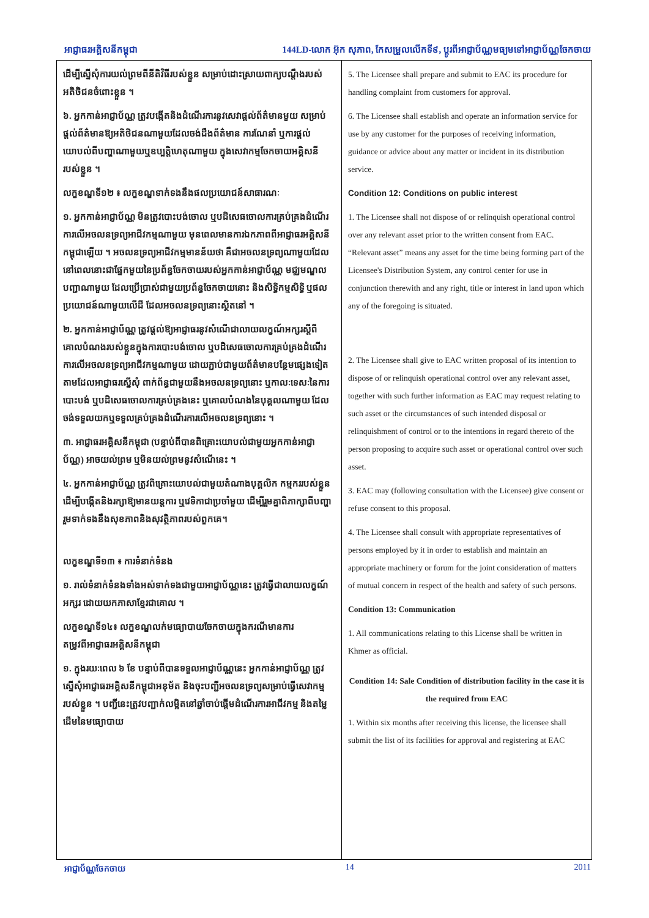អាជ្ញាធរអគ្គិសនីកម្ពុជា 144LD-លោក អ៊ុក សុភាព, កែសម្រួលលើកទី៩, ប្តូរពីអាជ្ញាប័ណ្ណមធ្យមទៅអាជ្ញាប័ណ្ណចែកចាយ
ដើម្បីស្នើសុំការយល់ព្រមពីនីតិវិធីរបស់ខ្លួន សម្រាប់ដោះស្រាយពាក្យបណ្តឹងរបស់អតិថិជនចំពោះខ្លួន ។
៦. អ្នកកាន់អាជ្ញាប័ណ្ណ ត្រូវបង្កើតនិងដំណើរការនូវសេវាផ្តល់ព័ត៌មានមួយ សម្រាប់ផ្តល់ព័ត៌មានឱ្យអតិថិជនណាមួយដែលចង់ដឹងព័ត៌មាន ការណែនាំ ឬការផ្តល់យោបល់ពីបញ្ហាណាមួយឬឧប្បត្តិហេតុណាមួយ ក្នុងសេវាកម្មចែកចាយអគ្គិសនីរបស់ខ្លួន ។
លក្ខខណ្ឌទី១២ ៖ លក្ខខណ្ឌទាក់ទងនឹងផលប្រយោជន៍សាធារណៈ
១. អ្នកកាន់អាជ្ញាប័ណ្ណ មិនត្រូវបោះបង់ចោល ឬបដិសេធចោលការគ្រប់គ្រងដំណើរការលើអចលនទ្រព្យអាជីវកម្មណាមួយ មុនពេលមានការឯកភាពពីអាជ្ញាធរអគ្គិសនីកម្ពុជាឡើយ ។ អចលនទ្រព្យអាជីវកម្មមានន័យថា គឺជាអចលនទ្រព្យណាមួយដែលនៅពេលនោះជាផ្នែកមួយនៃប្រព័ន្ធចែកចាយរបស់អ្នកកាន់អាជ្ញាប័ណ្ណ មជ្ឈមណ្ឌលបញ្ជាណាមួយ ដែលប្រើប្រាស់ជាមួយប្រព័ន្ធចែកចាយនោះ និងសិទ្ធិកម្មសិទ្ធិ ឬផលប្រយោជន៍ណាមួយលើដី ដែលអចលនទ្រព្យនោះស្ថិតនៅ ។
២. អ្នកកាន់អាជ្ញាប័ណ្ណ ត្រូវផ្តល់ឱ្យអាជ្ញាធរនូវសំណើជាលាយលក្ខណ៍អក្សរស្តីពីគោលបំណងរបស់ខ្លួនក្នុងការបោះបង់ចោល ឬបដិសេធចោលការគ្រប់គ្រងដំណើរការលើអចលនទ្រព្យអាជីវកម្មណាមួយ ដោយភ្ជាប់ជាមួយព័ត៌មានបន្ថែមផ្សេងទៀតតាមដែលអាជ្ញាធរស្នើសុំ ពាក់ព័ន្ធជាមួយនឹងអចលនទ្រព្យនោះ ឬកាលៈទេសៈនៃការបោះបង់ ឬបដិសេធចោលការគ្រប់គ្រងនេះ ឬគោលបំណងនៃបុគ្គលណាមួយ ដែលចង់ទទួលយកឬទទួលគ្រប់គ្រងដំណើរការលើអចលនទ្រព្យនោះ ។
៣. អាជ្ញាធរអគ្គិសនីកម្ពុជា (បន្ទាប់ពីបានពិគ្រោះយោបល់ជាមួយអ្នកកាន់អាជ្ញាប័ណ្ណ) អាចយល់ព្រម ឬមិនយល់ព្រមនូវសំណើនេះ ។
៤. អ្នកកាន់អាជ្ញាប័ណ្ណ ត្រូវពិគ្រោះយោបល់ជាមួយតំណាងបុគ្គលិក កម្មកររបស់ខ្លួន ដើម្បីបង្កើតនិងរក្សាឱ្យមានយន្តការ ឬវេទិកាជាប្រចាំមួយ ដើម្បីរួមគ្នាពិភាក្សាពីបញ្ហារួមទាក់ទងនឹងសុខភាពនិងសុវត្ថិភាពរបស់ពួកគេ។
លក្ខខណ្ឌទី១៣ ៖ ការទំនាក់ទំនង
១. រាល់ទំនាក់ទំនងទាំងអស់ទាក់ទងជាមួយអាជ្ញាប័ណ្ណនេះ ត្រូវធ្វើជាលាយលក្ខណ៍អក្សរ ដោយយកភាសាខ្មែរជាគោល ។
លក្ខខណ្ឌទី១៤៖ លក្ខខណ្ឌលក់មធ្យោបាយចែកចាយក្នុងករណីមានការតម្រូវពីអាជ្ញាធរអគ្គិសនីកម្ពុជា
១. ក្នុងរយៈពេល ៦ ខែ បន្ទាប់ពីបានទទួលអាជ្ញាប័ណ្ណនេះ អ្នកកាន់អាជ្ញាប័ណ្ណ ត្រូវស្នើសុំអាជ្ញាធរអគ្គិសនីកម្ពុជាអនុម័ត និងចុះបញ្ជីអចលនទ្រព្យសម្រាប់ធ្វើសេវាកម្មរបស់ខ្លួន ។ បញ្ជីនេះត្រូវបញ្ជាក់លម្អិតនៅឆ្នាំចាប់ផ្តើមដំណើរការអាជីវកម្ម និងតម្លៃដើមនៃមធ្យោបាយ
5. The Licensee shall prepare and submit to EAC its procedure for handling complaint from customers for approval.
6. The Licensee shall establish and operate an information service for use by any customer for the purposes of receiving information, guidance or advice about any matter or incident in its distribution service.
Condition 12: Conditions on public interest
1. The Licensee shall not dispose of or relinquish operational control over any relevant asset prior to the written consent from EAC. “Relevant asset” means any asset for the time being forming part of the Licensee's Distribution System, any control center for use in conjunction therewith and any right, title or interest in land upon which any of the foregoing is situated.
2. The Licensee shall give to EAC written proposal of its intention to dispose of or relinquish operational control over any relevant asset, together with such further information as EAC may request relating to such asset or the circumstances of such intended disposal or relinquishment of control or to the intentions in regard thereto of the person proposing to acquire such asset or operational control over such asset.
3. EAC may (following consultation with the Licensee) give consent or refuse consent to this proposal.
4. The Licensee shall consult with appropriate representatives of persons employed by it in order to establish and maintain an appropriate machinery or forum for the joint consideration of matters of mutual concern in respect of the health and safety of such persons.
Condition 13: Communication
1. All communications relating to this License shall be written in Khmer as official.
Condition 14: Sale Condition of distribution facility in the case it is the required from EAC
1. Within six months after receiving this license, the licensee shall submit the list of its facilities for approval and registering at EAC
អាជ្ញាប័ណ្ណចែកចាយ 14 2011